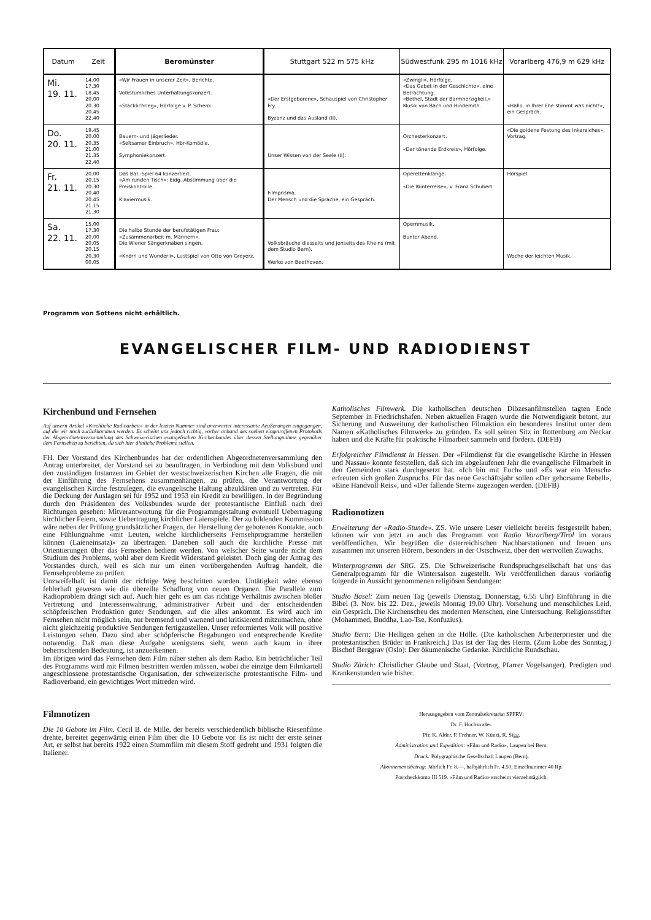| Datum | Zeit | Beromünster | Stuttgart 522 m 575 kHz | Südwestfunk 295 m 1016 kHz | Vorarlberg 476,9 m 629 kHz |
| --- | --- | --- | --- | --- | --- |
| Mi. 19. 11. | 14.00 17.30 18.45 20.00 20.30 20.45 22.40 | «Wir Frauen in unserer Zeit», Berichte. Volkstümliches Unterhaltungskonzert. «Stäcklichrieg», Hörfolge v. P. Schenk. | «Der Erstgeborene», Schauspiel von Christopher Fry. Byzanz und das Ausland (II). | «Zwingli», Hörfolge. «Das Gebet in der Geschichte», eine Betrachtung. «Bethel, Stadt der Barmherzigkeit.» Musik von Bach und Hindemith. | «Hallo, in Ihrer Ehe stimmt was nicht!», ein Gespräch. |
| Do. 20. 11. | 19.45 20.00 20.35 21.00 21.35 22.40 | Bauern- und Jägerlieder. «Seltsamer Einbruch», Hör-Komödie. Symphoniekonzert. | Unser Wissen von der Seele (II). | Orchesterkonzert. «Der tönende Erdkreis», Hörfolge. | «Die goldene Festung des Inkareiches», Vortrag. |
| Fr. 21. 11. | 20.00 20.15 20.30 20.40 20.45 21.15 21.30 | Das Bat.-Spiel 64 konzertiert. «Am runden Tisch»: Eidg.-Abstimmung über die Preiskontrolle. Klaviermusik. | Filmprisma. Der Mensch und die Sprache, ein Gespräch. | Operettenklänge. «Die Winterreise», v. Franz Schubert. | Hörspiel. |
| Sa. 22. 11. | 15.00 17.30 20.00 20.05 20.15 20.30 00.05 | Die halbe Stunde der berufstätigen Frau: «Zusammenarbeit m. Männern». Die Wiener Sängerknaben singen. «Knörri und Wunderli», Lustspiel von Otto von Greyerz. | Volksbräuche diesseits und jenseits des Rheins (mit dem Studio Bern). Werke von Beethoven. | Opernmusik. Bunter Abend. | Woche der leichten Musik. |
Programm von Sottens nicht erhältlich.
EVANGELISCHER FILM- UND RADIODIENST
Kirchenbund und Fernsehen
Auf unsern Artikel «Kirchliche Radioarbeit» in der letzten Nummer sind unerwartet interessante Aeußerungen eingegangen, auf die wir noch zurückkommen werden. Es scheint uns jedoch richtig, vorher anhand des soeben eingetroffenen Protokolls der Abgeordnetenversammlung des Schweizerischen evangelischen Kirchenbundes über dessen Stellungnahme gegenüber dem Fernsehen zu berichten, da sich hier ähnliche Probleme stellen.
FH. Der Vorstand des Kirchenbundes hat der ordentlichen Abgeordnetenversammlung den Antrag unterbreitet, der Vorstand sei zu beauftragen, in Verbindung mit dem Volksbund und den zuständigen Instanzen im Gebiet der westschweizerischen Kirchen alle Fragen, die mit der Einführung des Fernsehens zusammenhängen, zu prüfen, die Verantwortung der evangelischen Kirche festzulegen, die evangelische Haltung abzuklären und zu vertreten. Für die Deckung der Auslagen sei für 1952 und 1953 ein Kredit zu bewilligen. In der Begründung durch den Präsidenten des Volksbundes wurde der protestantische Einfluß nach drei Richtungen gesehen: Mitverantwortung für die Programmgestaltung eventuell Uebertragung kirchlicher Feiern, sowie Uebertragung kirchlicher Laienspiele. Der zu bildenden Kommission wäre neben der Prüfung grundsätzlicher Fragen, der Herstellung der gebotenen Kontakte, auch eine Fühlungnahme «mit Leuten, welche kirchlicherseits Fernsehprogramme herstellen können (Laieneinsatz)» zu übertragen. Daneben soll auch die kirchliche Presse mit Orientierungen über das Fernsehen bedient werden. Von welscher Seite wurde nicht dem Studium des Problems, wohl aber dem Kredit Widerstand geleistet. Doch ging der Antrag des Vorstandes durch, weil es sich nur um einen vorübergehenden Auftrag handelt, die Fernsehprobleme zu prüfen.
Unzweifelhaft ist damit der richtige Weg beschritten worden. Untätigkeit wäre ebenso fehlerhaft gewesen wie die übereilte Schaffung von neuen Organen. Die Parallele zum Radioproblem drängt sich auf. Auch hier geht es um das richtige Verhältnis zwischen bloßer Vertretung und Interessenwahrung, administrativer Arbeit und der entscheidenden schöpferischen Produktion guter Sendungen, auf die alles ankommt. Es wird auch im Fernsehen nicht möglich sein, nur bremsend und warnend und kritisierend mitzumachen, ohne nicht gleichzeitig produktive Sendungen fertigzustellen. Unser reformiertes Volk will positive Leistungen sehen. Dazu sind aber schöpferische Begabungen und entsprechende Kredite notwendig. Daß man diese Aufgabe wenigstens sieht, wenn auch kaum in ihrer beherrschenden Bedeutung, ist anzuerkennen.
Im übrigen wird das Fernsehen dem Film näher stehen als dem Radio. Ein beträchtlicher Teil des Programms wird mit Filmen bestritten werden müssen, wobei die einzige dem Filmkartell angeschlossene protestantische Organisation, der schweizerische protestantische Film- und Radioverband, ein gewichtiges Wort mitreden wird.
Filmnotizen
Die 10 Gebote im Film. Cecil B. de Mille, der bereits verschiedentlich biblische Riesenfilme drehte, bereitet gegenwärtig einen Film über die 10 Gebote vor. Es ist nicht der erste seiner Art, er selbst hat bereits 1922 einen Stummfilm mit diesem Stoff gedreht und 1931 folgten die Italiener.
Katholisches Filmwerk. Die katholischen deutschen Diözesanfilmstellen tagten Ende September in Friedrichshafen. Neben aktuellen Fragen wurde die Notwendigkeit betont, zur Sicherung und Ausweitung der katholischen Filmaktion ein besonderes Institut unter dem Namen «Katholisches Filmwerk» zu gründen. Es soll seinen Sitz in Rottenburg am Neckar haben und die Kräfte für praktische Filmarbeit sammeln und fördern. (DEFB)
Erfolgreicher Filmdienst in Hessen. Der «Filmdienst für die evangelische Kirche in Hessen und Nassau» konnte feststellen, daß sich im abgelaufenen Jahr die evangelische Filmarbeit in den Gemeinden stark durchgesetzt hat. «Ich bin mit Euch» und «Es war ein Mensch» erfreuten sich großen Zuspruchs. Für das neue Geschäftsjahr sollen «Der gehorsame Rebell», «Eine Handvoll Reis», und «Der fallende Stern» zugezogen werden. (DEFB)
Radionotizen
Erweiterung der «Radio-Stunde». ZS. Wie unsere Leser vielleicht bereits festgestellt haben, können wir von jetzt an auch das Programm von Radio Vorarlberg/Tirol im voraus veröffentlichen. Wir begrüßen die österreichischen Nachbarstationen und freuen uns zusammen mit unseren Hörern, besonders in der Ostschweiz, über den wertvollen Zuwachs.
Winterprogramm der SRG. ZS. Die Schweizerische Rundspruchgesellschaft hat uns das Generalprogramm für die Wintersaison zugestellt. Wir veröffentlichen daraus vorläufig folgende in Aussicht genommenen religiösen Sendungen:
Studio Basel: Zum neuen Tag (jeweils Dienstag, Donnerstag, 6.55 Uhr) Einführung in die Bibel (3. Nov. bis 22. Dez., jeweils Montag 19.00 Uhr). Vorsehung und menschliches Leid, ein Gespräch. Die Kirchenscheu des modernen Menschen, eine Untersuchung. Religionsstifter (Mohammed, Buddha, Lao-Tse, Konfuzius).
Studio Bern: Die Heiligen gehen in die Hölle. (Die katholischen Arbeiterpriester und die protestantischen Brüder in Frankreich.) Das ist der Tag des Herrn. (Zum Lobe des Sonntag.) Bischof Berggrav (Oslo): Der ökumenische Gedanke. Kirchliche Rundschau.
Studio Zürich: Christlicher Glaube und Staat, (Vortrag, Pfarrer Vogelsanger). Predigten und Krankenstunden wie bisher.
Herausgegeben vom Zentralsekretariat SPFRV:
Dr. F. Hochstraßer.
Pfr. K. Alder, P. Frehner, W. Künzi, R. Sigg.
Administration und Expedition: «Film und Radio», Laupen bei Bern.
Druck: Polygraphische Gesellschaft Laupen (Bern).
Abonnementsbetrag: Jährlich Fr. 8.—, halbjährlich Fr. 4.50, Einzelnummer 40 Rp.
Postcheckkonto III 519. «Film und Radio» erscheint vierzehntäglich.